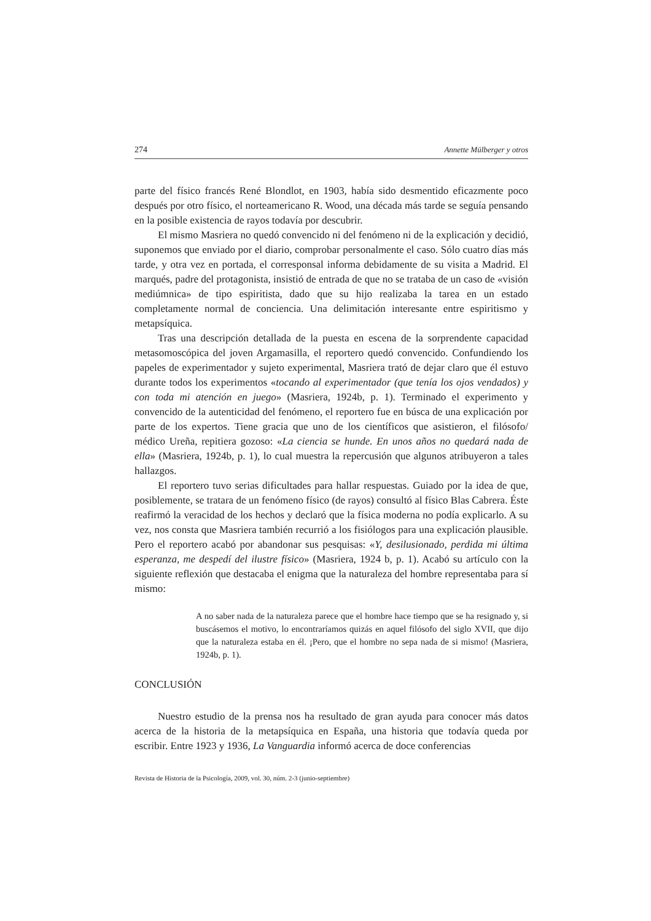274 Annette Mülberger y otros
parte del físico francés René Blondlot, en 1903, había sido desmentido eficazmente poco después por otro físico, el norteamericano R. Wood, una década más tarde se seguía pensando en la posible existencia de rayos todavía por descubrir.
El mismo Masriera no quedó convencido ni del fenómeno ni de la explicación y decidió, suponemos que enviado por el diario, comprobar personalmente el caso. Sólo cuatro días más tarde, y otra vez en portada, el corresponsal informa debidamente de su visita a Madrid. El marqués, padre del protagonista, insistió de entrada de que no se trataba de un caso de «visión mediúmnica» de tipo espiritista, dado que su hijo realizaba la tarea en un estado completamente normal de conciencia. Una delimitación interesante entre espiritismo y metapsíquica.
Tras una descripción detallada de la puesta en escena de la sorprendente capacidad metasomoscópica del joven Argamasilla, el reportero quedó convencido. Confundiendo los papeles de experimentador y sujeto experimental, Masriera trató de dejar claro que él estuvo durante todos los experimentos «tocando al experimentador (que tenía los ojos vendados) y con toda mi atención en juego» (Masriera, 1924b, p. 1). Terminado el experimento y convencido de la autenticidad del fenómeno, el reportero fue en búsca de una explicación por parte de los expertos. Tiene gracia que uno de los científicos que asistieron, el filósofo/ médico Ureña, repitiera gozoso: «La ciencia se hunde. En unos años no quedará nada de ella» (Masriera, 1924b, p. 1), lo cual muestra la repercusión que algunos atribuyeron a tales hallazgos.
El reportero tuvo serias dificultades para hallar respuestas. Guiado por la idea de que, posiblemente, se tratara de un fenómeno físico (de rayos) consultó al físico Blas Cabrera. Éste reafirmó la veracidad de los hechos y declaró que la física moderna no podía explicarlo. A su vez, nos consta que Masriera también recurrió a los fisiólogos para una explicación plausible. Pero el reportero acabó por abandonar sus pesquisas: «Y, desilusionado, perdida mi última esperanza, me despedí del ilustre físico» (Masriera, 1924 b, p. 1). Acabó su artículo con la siguiente reflexión que destacaba el enigma que la naturaleza del hombre representaba para sí mismo:
A no saber nada de la naturaleza parece que el hombre hace tiempo que se ha resignado y, si buscásemos el motivo, lo encontraríamos quizás en aquel filósofo del siglo XVII, que dijo que la naturaleza estaba en él. ¡Pero, que el hombre no sepa nada de si mismo! (Masriera, 1924b, p. 1).
CONCLUSIÓN
Nuestro estudio de la prensa nos ha resultado de gran ayuda para conocer más datos acerca de la historia de la metapsíquica en España, una historia que todavía queda por escribir. Entre 1923 y 1936, La Vanguardia informó acerca de doce conferencias
Revista de Historia de la Psicología, 2009, vol. 30, núm. 2-3 (junio-septiembre)